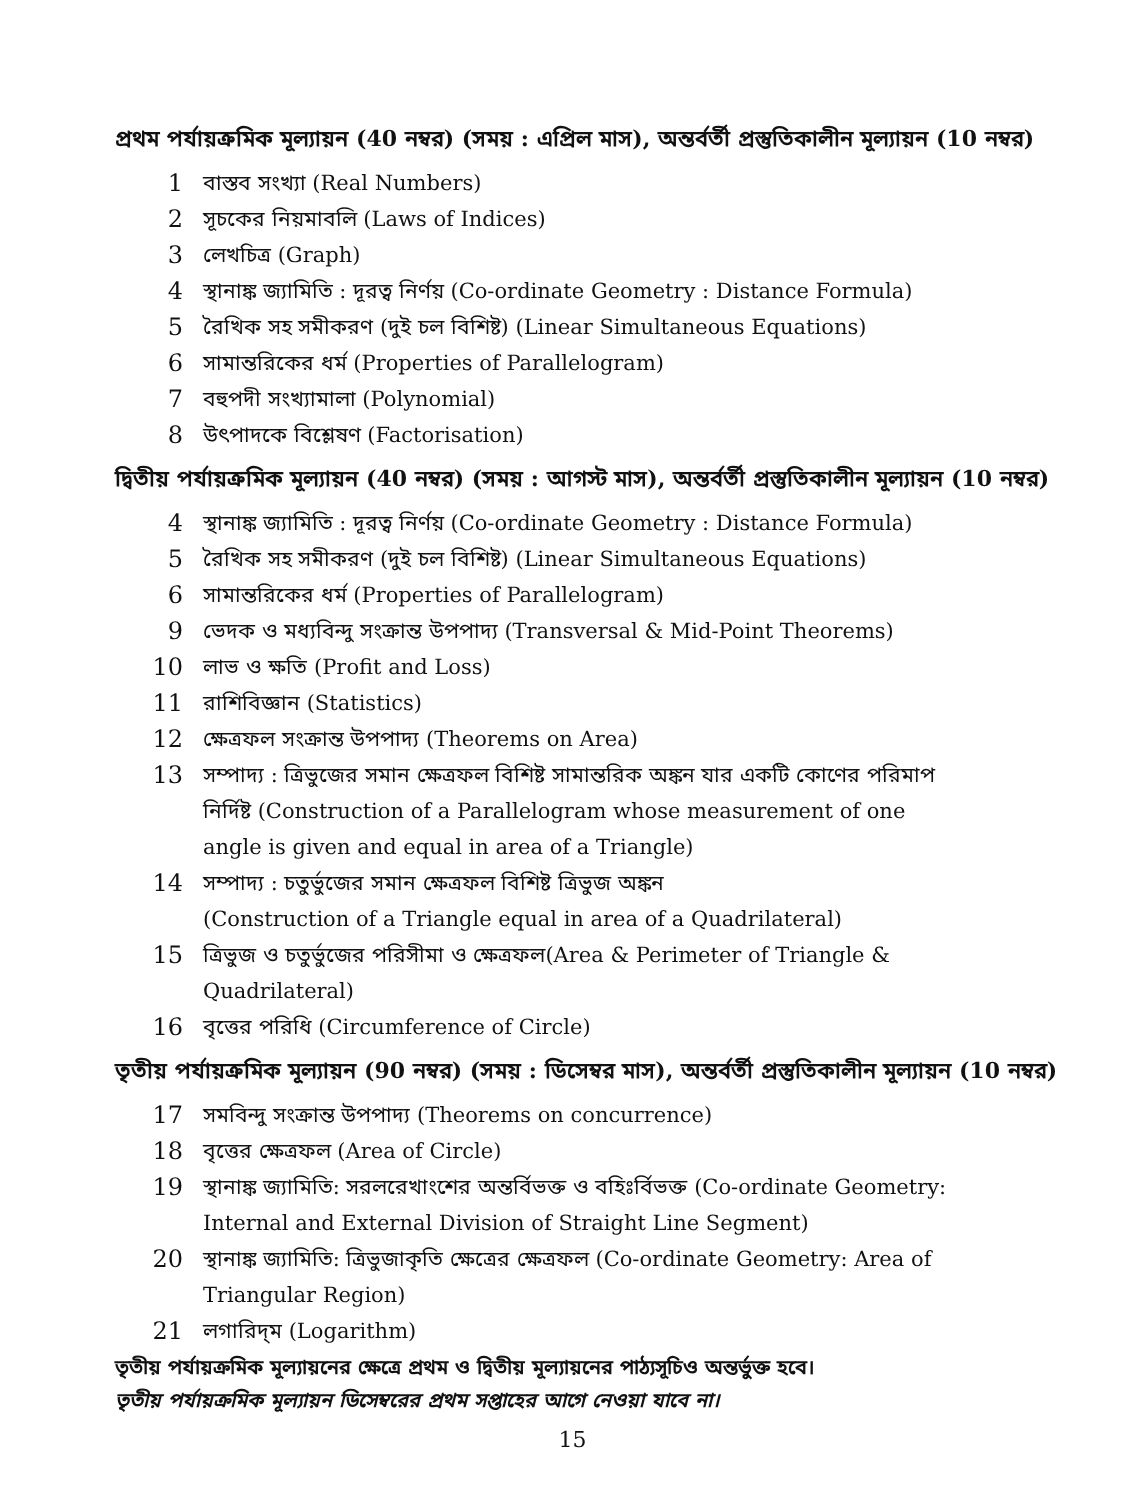প্রথম পর্যায়ক্রমিক মূল্যায়ন (40 নম্বর) (সময় : এপ্রিল মাস), অন্তর্বর্তী প্রস্তুতিকালীন মূল্যায়ন (10 নম্বর)
1 বাস্তব সংখ্যা (Real Numbers)
2 সূচকের নিয়মাবলি (Laws of Indices)
3 লেখচিত্র (Graph)
4 স্থানাঙ্ক জ্যামিতি : দূরত্ব নির্ণয় (Co-ordinate Geometry : Distance Formula)
5 রৈখিক সহ সমীকরণ (দুই চল বিশিষ্ট) (Linear Simultaneous Equations)
6 সামান্তরিকের ধর্ম (Properties of Parallelogram)
7 বহুপদী সংখ্যামালা (Polynomial)
8 উৎপাদকে বিশ্লেষণ (Factorisation)
দ্বিতীয় পর্যায়ক্রমিক মূল্যায়ন (40 নম্বর) (সময় : আগস্ট মাস), অন্তর্বর্তী প্রস্তুতিকালীন মূল্যায়ন (10 নম্বর)
4 স্থানাঙ্ক জ্যামিতি : দূরত্ব নির্ণয় (Co-ordinate Geometry : Distance Formula)
5 রৈখিক সহ সমীকরণ (দুই চল বিশিষ্ট) (Linear Simultaneous Equations)
6 সামান্তরিকের ধর্ম (Properties of Parallelogram)
9 ভেদক ও মধ্যবিন্দু সংক্রান্ত উপপাদ্য (Transversal & Mid-Point Theorems)
10 লাভ ও ক্ষতি (Profit and Loss)
11 রাশিবিজ্ঞান (Statistics)
12 ক্ষেত্রফল সংক্রান্ত উপপাদ্য (Theorems on Area)
13 সম্পাদ্য : ত্রিভুজের সমান ক্ষেত্রফল বিশিষ্ট সামান্তরিক অঙ্কন যার একটি কোণের পরিমাপ নির্দিষ্ট (Construction of a Parallelogram whose measurement of one angle is given and equal in area of a Triangle)
14 সম্পাদ্য : চতুর্ভুজের সমান ক্ষেত্রফল বিশিষ্ট ত্রিভুজ অঙ্কন
(Construction of a Triangle equal in area of a Quadrilateral)
15 ত্রিভুজ ও চতুর্ভুজের পরিসীমা ও ক্ষেত্রফল(Area & Perimeter of Triangle & Quadrilateral)
16 বৃত্তের পরিধি (Circumference of Circle)
তৃতীয় পর্যায়ক্রমিক মূল্যায়ন (90 নম্বর) (সময় : ডিসেম্বর মাস), অন্তর্বর্তী প্রস্তুতিকালীন মূল্যায়ন (10 নম্বর)
17 সমবিন্দু সংক্রান্ত উপপাদ্য (Theorems on concurrence)
18 বৃত্তের ক্ষেত্রফল (Area of Circle)
19 স্থানাঙ্ক জ্যামিতি: সরলরেখাংশের অন্তর্বিভক্ত ও বহিঃর্বিভক্ত (Co-ordinate Geometry: Internal and External Division of Straight Line Segment)
20 স্থানাঙ্ক জ্যামিতি: ত্রিভুজাকৃতি ক্ষেত্রের ক্ষেত্রফল (Co-ordinate Geometry: Area of Triangular Region)
21 লগারিদ্‌ম (Logarithm)
তৃতীয় পর্যায়ক্রমিক মূল্যায়নের ক্ষেত্রে প্রথম ও দ্বিতীয় মূল্যায়নের পাঠ্যসূচিও অন্তর্ভুক্ত হবে।
তৃতীয় পর্যায়ক্রমিক মূল্যায়ন ডিসেম্বরের প্রথম সপ্তাহের আগে নেওয়া যাবে না।
15